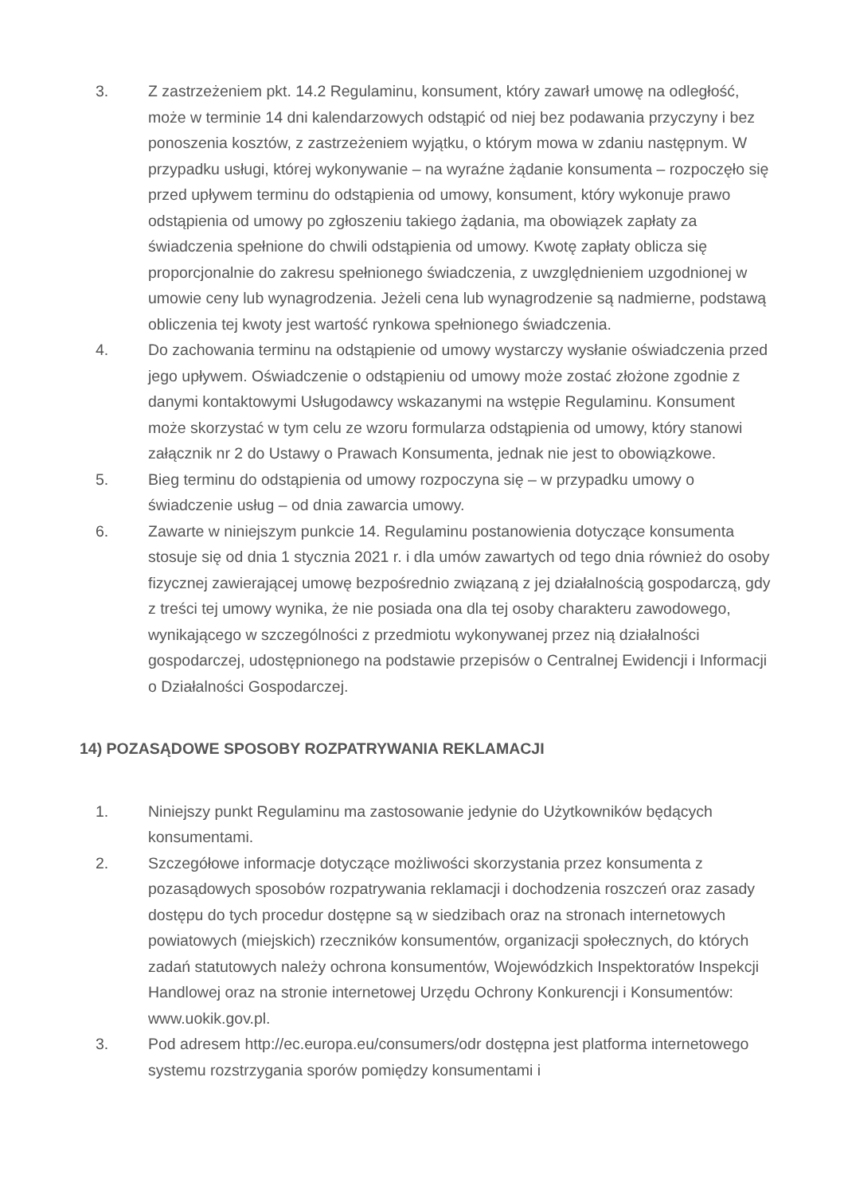3. Z zastrzeżeniem pkt. 14.2 Regulaminu, konsument, który zawarł umowę na odległość, może w terminie 14 dni kalendarzowych odstąpić od niej bez podawania przyczyny i bez ponoszenia kosztów, z zastrzeżeniem wyjątku, o którym mowa w zdaniu następnym. W przypadku usługi, której wykonywanie – na wyraźne żądanie konsumenta – rozpoczęło się przed upływem terminu do odstąpienia od umowy, konsument, który wykonuje prawo odstąpienia od umowy po zgłoszeniu takiego żądania, ma obowiązek zapłaty za świadczenia spełnione do chwili odstąpienia od umowy. Kwotę zapłaty oblicza się proporcjonalnie do zakresu spełnionego świadczenia, z uwzględnieniem uzgodnionej w umowie ceny lub wynagrodzenia. Jeżeli cena lub wynagrodzenie są nadmierne, podstawą obliczenia tej kwoty jest wartość rynkowa spełnionego świadczenia.
4. Do zachowania terminu na odstąpienie od umowy wystarczy wysłanie oświadczenia przed jego upływem. Oświadczenie o odstąpieniu od umowy może zostać złożone zgodnie z danymi kontaktowymi Usługodawcy wskazanymi na wstępie Regulaminu. Konsument może skorzystać w tym celu ze wzoru formularza odstąpienia od umowy, który stanowi załącznik nr 2 do Ustawy o Prawach Konsumenta, jednak nie jest to obowiązkowe.
5. Bieg terminu do odstąpienia od umowy rozpoczyna się – w przypadku umowy o świadczenie usług – od dnia zawarcia umowy.
6. Zawarte w niniejszym punkcie 14. Regulaminu postanowienia dotyczące konsumenta stosuje się od dnia 1 stycznia 2021 r. i dla umów zawartych od tego dnia również do osoby fizycznej zawierającej umowę bezpośrednio związaną z jej działalnością gospodarczą, gdy z treści tej umowy wynika, że nie posiada ona dla tej osoby charakteru zawodowego, wynikającego w szczególności z przedmiotu wykonywanej przez nią działalności gospodarczej, udostępnionego na podstawie przepisów o Centralnej Ewidencji i Informacji o Działalności Gospodarczej.
14) POZASĄDOWE SPOSOBY ROZPATRYWANIA REKLAMACJI
1. Niniejszy punkt Regulaminu ma zastosowanie jedynie do Użytkowników będących konsumentami.
2. Szczegółowe informacje dotyczące możliwości skorzystania przez konsumenta z pozasądowych sposobów rozpatrywania reklamacji i dochodzenia roszczeń oraz zasady dostępu do tych procedur dostępne są w siedzibach oraz na stronach internetowych powiatowych (miejskich) rzeczników konsumentów, organizacji społecznych, do których zadań statutowych należy ochrona konsumentów, Wojewódzkich Inspektoratów Inspekcji Handlowej oraz na stronie internetowej Urzędu Ochrony Konkurencji i Konsumentów: www.uokik.gov.pl.
3. Pod adresem http://ec.europa.eu/consumers/odr dostępna jest platforma internetowego systemu rozstrzygania sporów pomiędzy konsumentami i